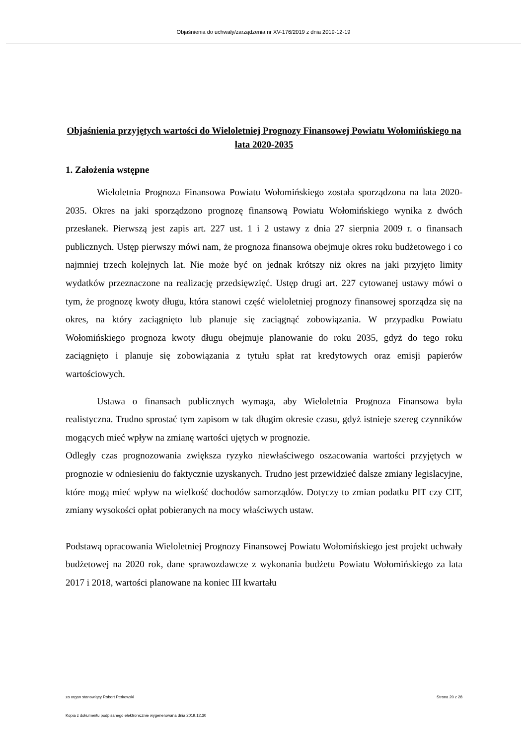Objaśnienia do uchwały/zarządzenia nr XV-176/2019 z dnia 2019-12-19
Objaśnienia przyjętych wartości do Wieloletniej Prognozy Finansowej Powiatu Wołomińskiego na lata 2020-2035
1. Założenia wstępne
Wieloletnia Prognoza Finansowa Powiatu Wołomińskiego została sporządzona na lata 2020-2035. Okres na jaki sporządzono prognozę finansową Powiatu Wołomińskiego wynika z dwóch przesłanek. Pierwszą jest zapis art. 227 ust. 1 i 2 ustawy z dnia 27 sierpnia 2009 r. o finansach publicznych. Ustęp pierwszy mówi nam, że prognoza finansowa obejmuje okres roku budżetowego i co najmniej trzech kolejnych lat. Nie może być on jednak krótszy niż okres na jaki przyjęto limity wydatków przeznaczone na realizację przedsięwzięć. Ustęp drugi art. 227 cytowanej ustawy mówi o tym, że prognozę kwoty długu, która stanowi część wieloletniej prognozy finansowej sporządza się na okres, na który zaciągnięto lub planuje się zaciągnąć zobowiązania. W przypadku Powiatu Wołomińskiego prognoza kwoty długu obejmuje planowanie do roku 2035, gdyż do tego roku zaciągnięto i planuje się zobowiązania z tytułu spłat rat kredytowych oraz emisji papierów wartościowych.
Ustawa o finansach publicznych wymaga, aby Wieloletnia Prognoza Finansowa była realistyczna. Trudno sprostać tym zapisom w tak długim okresie czasu, gdyż istnieje szereg czynników mogących mieć wpływ na zmianę wartości ujętych w prognozie.
Odległy czas prognozowania zwiększa ryzyko niewłaściwego oszacowania wartości przyjętych w prognozie w odniesieniu do faktycznie uzyskanych. Trudno jest przewidzieć dalsze zmiany legislacyjne, które mogą mieć wpływ na wielkość dochodów samorządów. Dotyczy to zmian podatku PIT czy CIT, zmiany wysokości opłat pobieranych na mocy właściwych ustaw.
Podstawą opracowania Wieloletniej Prognozy Finansowej Powiatu Wołomińskiego jest projekt uchwały budżetowej na 2020 rok, dane sprawozdawcze z wykonania budżetu Powiatu Wołomińskiego za lata 2017 i 2018, wartości planowane na koniec III kwartału
za organ stanowiący Robert Perkowski Strona 20 z 28
Kopia z dokumentu podpisanego elektronicznie wygenerowana dnia 2019.12.30